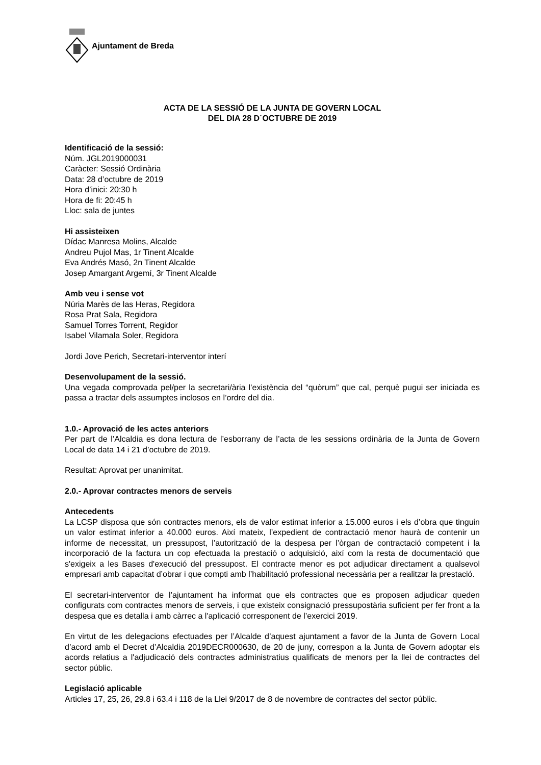Ajuntament de Breda
ACTA DE LA SESSIÓ DE LA JUNTA DE GOVERN LOCAL
DEL DIA 28 D´OCTUBRE DE 2019
Identificació de la sessió:
Núm. JGL2019000031
Caràcter: Sessió Ordinària
Data: 28 d’octubre de 2019
Hora d’inici: 20:30 h
Hora de fi: 20:45 h
Lloc: sala de juntes
Hi assisteixen
Dídac Manresa Molins, Alcalde
Andreu Pujol Mas, 1r Tinent Alcalde
Eva Andrés Masó, 2n Tinent Alcalde
Josep Amargant Argemí, 3r Tinent Alcalde
Amb veu i sense vot
Núria Marès de las Heras, Regidora
Rosa Prat Sala, Regidora
Samuel Torres Torrent, Regidor
Isabel Vilamala Soler, Regidora
Jordi Jove Perich, Secretari-interventor interí
Desenvolupament de la sessió.
Una vegada comprovada pel/per la secretari/ària l’existència del “quòrum” que cal, perquè pugui ser iniciada es passa a tractar dels assumptes inclosos en l’ordre del dia.
1.0.- Aprovació de les actes anteriors
Per part de l’Alcaldia es dona lectura de l’esborrany de l’acta de les sessions ordinària de la Junta de Govern Local de data 14 i 21 d’octubre de 2019.
Resultat: Aprovat per unanimitat.
2.0.- Aprovar contractes menors de serveis
Antecedents
La LCSP disposa que són contractes menors, els de valor estimat inferior a 15.000 euros i els d’obra que tinguin un valor estimat inferior a 40.000 euros. Així mateix, l’expedient de contractació menor haurà de contenir un informe de necessitat, un pressupost, l’autorització de la despesa per l’òrgan de contractació competent i la incorporació de la factura un cop efectuada la prestació o adquisició, així com la resta de documentació que s'exigeix a les Bases d'execució del pressupost. El contracte menor es pot adjudicar directament a qualsevol empresari amb capacitat d’obrar i que compti amb l’habilitació professional necessària per a realitzar la prestació.
El secretari-interventor de l’ajuntament ha informat que els contractes que es proposen adjudicar queden configurats com contractes menors de serveis, i que existeix consignació pressupostària suficient per fer front a la despesa que es detalla i amb càrrec a l'aplicació corresponent de l’exercici 2019.
En virtut de les delegacions efectuades per l’Alcalde d’aquest ajuntament a favor de la Junta de Govern Local d’acord amb el Decret d’Alcaldia 2019DECR000630, de 20 de juny, correspon a la Junta de Govern adoptar els acords relatius a l'adjudicació dels contractes administratius qualificats de menors per la llei de contractes del sector públic.
Legislació aplicable
Articles 17, 25, 26, 29.8 i 63.4 i 118 de la Llei 9/2017 de 8 de novembre de contractes del sector públic.